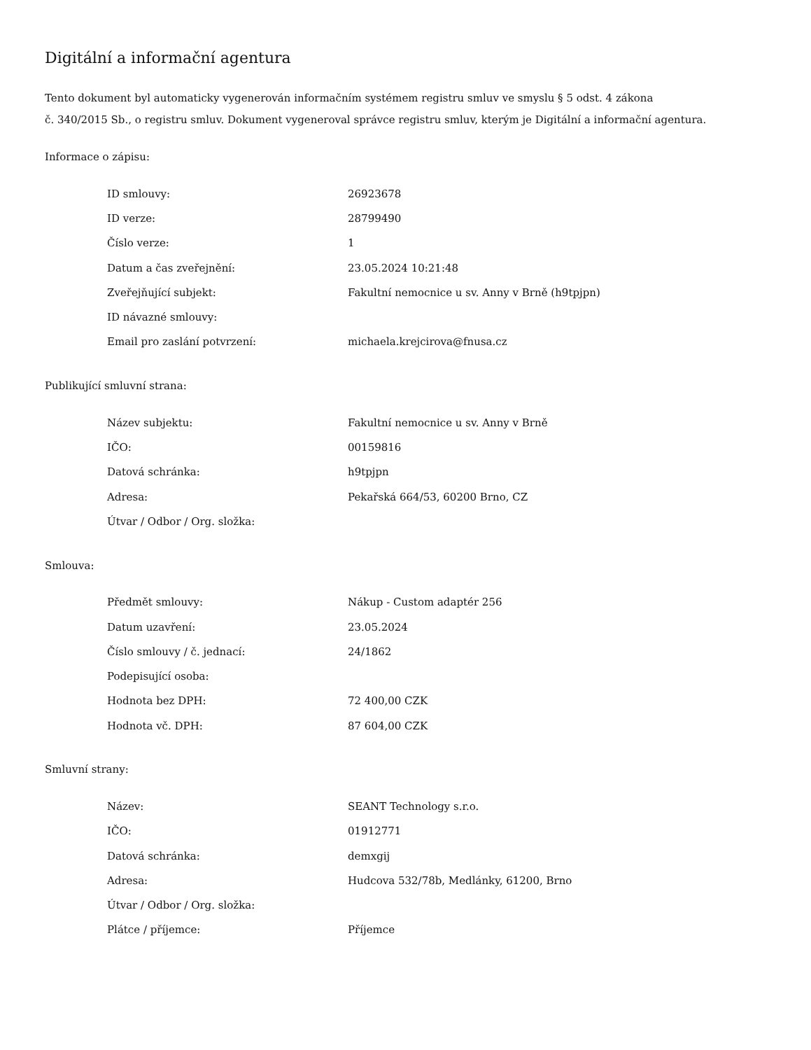Digitální a informační agentura
Tento dokument byl automaticky vygenerován informačním systémem registru smluv ve smyslu § 5 odst. 4 zákona
č. 340/2015 Sb., o registru smluv. Dokument vygeneroval správce registru smluv, kterým je Digitální a informační agentura.
Informace o zápisu:
| ID smlouvy: | 26923678 |
| ID verze: | 28799490 |
| Číslo verze: | 1 |
| Datum a čas zveřejnění: | 23.05.2024 10:21:48 |
| Zveřejňující subjekt: | Fakultní nemocnice u sv. Anny v Brně (h9tpjpn) |
| ID návazné smlouvy: | |
| Email pro zaslání potvrzení: | michaela.krejcirova@fnusa.cz |
Publikující smluvní strana:
| Název subjektu: | Fakultní nemocnice u sv. Anny v Brně |
| IČO: | 00159816 |
| Datová schránka: | h9tpjpn |
| Adresa: | Pekařská 664/53, 60200 Brno, CZ |
| Útvar / Odbor / Org. složka: | |
Smlouva:
| Předmět smlouvy: | Nákup - Custom adaptér 256 |
| Datum uzavření: | 23.05.2024 |
| Číslo smlouvy / č. jednací: | 24/1862 |
| Podepisující osoba: | |
| Hodnota bez DPH: | 72 400,00 CZK |
| Hodnota vč. DPH: | 87 604,00 CZK |
Smluvní strany:
| Název: | SEANT Technology s.r.o. |
| IČO: | 01912771 |
| Datová schránka: | demxgij |
| Adresa: | Hudcova 532/78b, Medlánky, 61200, Brno |
| Útvar / Odbor / Org. složka: | |
| Plátce / příjemce: | Příjemce |